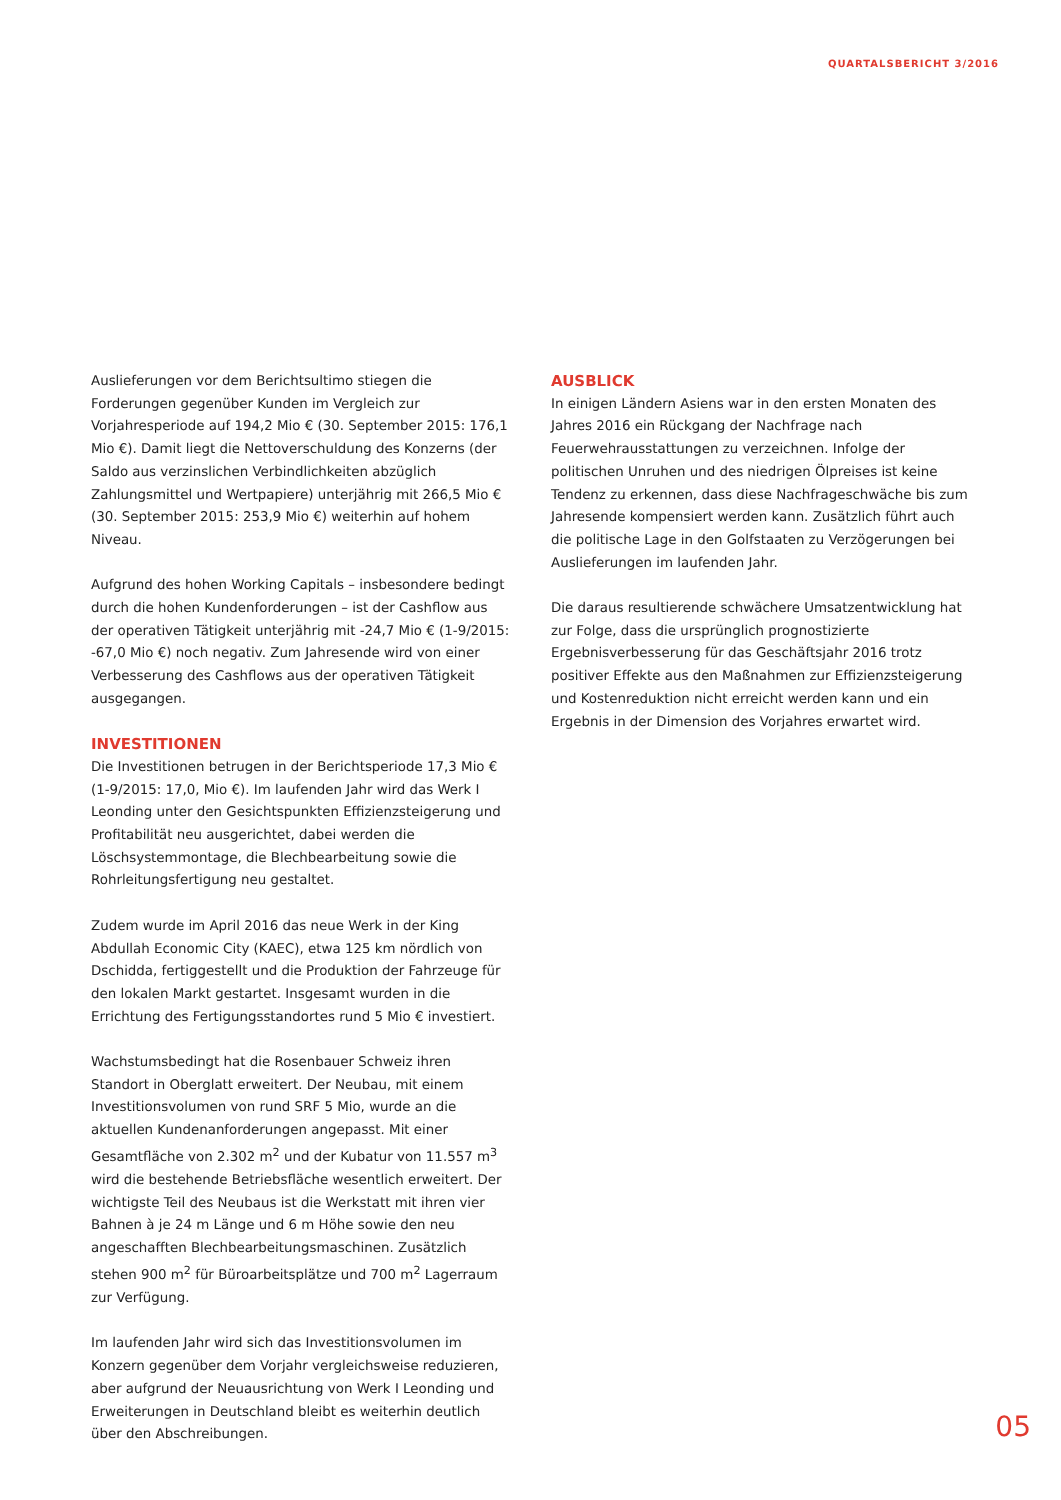QUARTALSBERICHT 3/2016
Auslieferungen vor dem Berichtsultimo stiegen die Forderungen gegenüber Kunden im Vergleich zur Vorjahresperiode auf 194,2 Mio € (30. September 2015: 176,1 Mio €). Damit liegt die Nettoverschuldung des Konzerns (der Saldo aus verzinslichen Verbindlichkeiten abzüglich Zahlungsmittel und Wertpapiere) unterjährig mit 266,5 Mio € (30. September 2015: 253,9 Mio €) weiterhin auf hohem Niveau.
Aufgrund des hohen Working Capitals – insbesondere bedingt durch die hohen Kundenforderungen – ist der Cashflow aus der operativen Tätigkeit unterjährig mit -24,7 Mio € (1-9/2015: -67,0 Mio €) noch negativ. Zum Jahresende wird von einer Verbesserung des Cashflows aus der operativen Tätigkeit ausgegangen.
INVESTITIONEN
Die Investitionen betrugen in der Berichtsperiode 17,3 Mio € (1-9/2015: 17,0, Mio €). Im laufenden Jahr wird das Werk I Leonding unter den Gesichtspunkten Effizienzsteigerung und Profitabilität neu ausgerichtet, dabei werden die Löschsystemmontage, die Blechbearbeitung sowie die Rohrleitungsfertigung neu gestaltet.
Zudem wurde im April 2016 das neue Werk in der King Abdullah Economic City (KAEC), etwa 125 km nördlich von Dschidda, fertiggestellt und die Produktion der Fahrzeuge für den lokalen Markt gestartet. Insgesamt wurden in die Errichtung des Fertigungsstandortes rund 5 Mio € investiert.
Wachstumsbedingt hat die Rosenbauer Schweiz ihren Standort in Oberglatt erweitert. Der Neubau, mit einem Investitionsvolumen von rund SRF 5 Mio, wurde an die aktuellen Kundenanforderungen angepasst. Mit einer Gesamtfläche von 2.302 m<sup>2</sup> und der Kubatur von 11.557 m<sup>3</sup> wird die bestehende Betriebsfläche wesentlich erweitert. Der wichtigste Teil des Neubaus ist die Werkstatt mit ihren vier Bahnen à je 24 m Länge und 6 m Höhe sowie den neu angeschafften Blechbearbeitungsmaschinen. Zusätzlich stehen 900 m<sup>2</sup> für Büroarbeitsplätze und 700 m<sup>2</sup> Lagerraum zur Verfügung.
Im laufenden Jahr wird sich das Investitionsvolumen im Konzern gegenüber dem Vorjahr vergleichsweise reduzieren, aber aufgrund der Neuausrichtung von Werk I Leonding und Erweiterungen in Deutschland bleibt es weiterhin deutlich über den Abschreibungen.
AUSBLICK
In einigen Ländern Asiens war in den ersten Monaten des Jahres 2016 ein Rückgang der Nachfrage nach Feuerwehrausstattungen zu verzeichnen. Infolge der politischen Unruhen und des niedrigen Ölpreises ist keine Tendenz zu erkennen, dass diese Nachfrageschwäche bis zum Jahresende kompensiert werden kann. Zusätzlich führt auch die politische Lage in den Golfstaaten zu Verzögerungen bei Auslieferungen im laufenden Jahr.
Die daraus resultierende schwächere Umsatzentwicklung hat zur Folge, dass die ursprünglich prognostizierte Ergebnisverbesserung für das Geschäftsjahr 2016 trotz positiver Effekte aus den Maßnahmen zur Effizienzsteigerung und Kostenreduktion nicht erreicht werden kann und ein Ergebnis in der Dimension des Vorjahres erwartet wird.
05